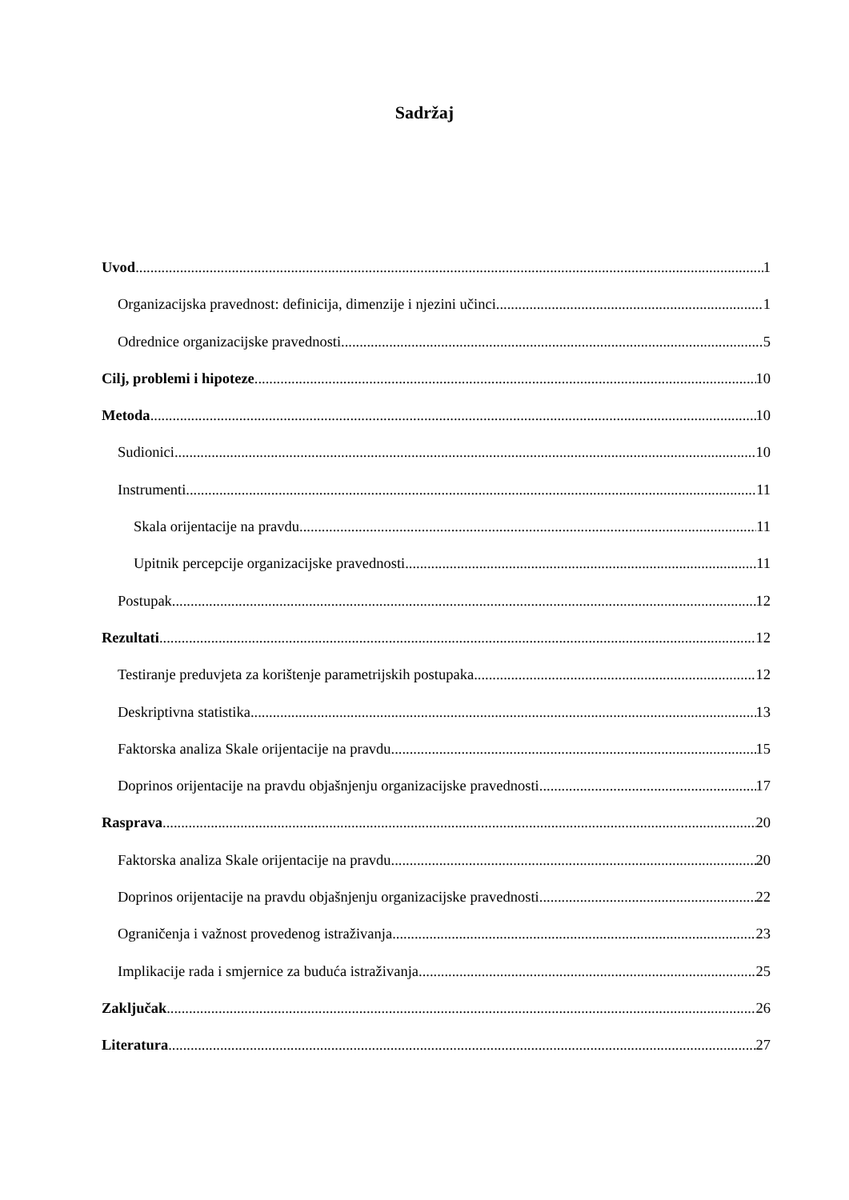Sadržaj
Uvod 1
Organizacijska pravednost: definicija, dimenzije i njezini učinci 1
Odrednice organizacijske pravednosti 5
Cilj, problemi i hipoteze 10
Metoda 10
Sudionici 10
Instrumenti 11
Skala orijentacije na pravdu. 11
Upitnik percepcije organizacijske pravednosti. 11
Postupak 12
Rezultati 12
Testiranje preduvjeta za korištenje parametrijskih postupaka 12
Deskriptivna statistika 13
Faktorska analiza Skale orijentacije na pravdu 15
Doprinos orijentacije na pravdu objašnjenju organizacijske pravednosti 17
Rasprava 20
Faktorska analiza Skale orijentacije na pravdu 20
Doprinos orijentacije na pravdu objašnjenju organizacijske pravednosti 22
Ograničenja i važnost provedenog istraživanja 23
Implikacije rada i smjernice za buduća istraživanja 25
Zaključak 26
Literatura 27